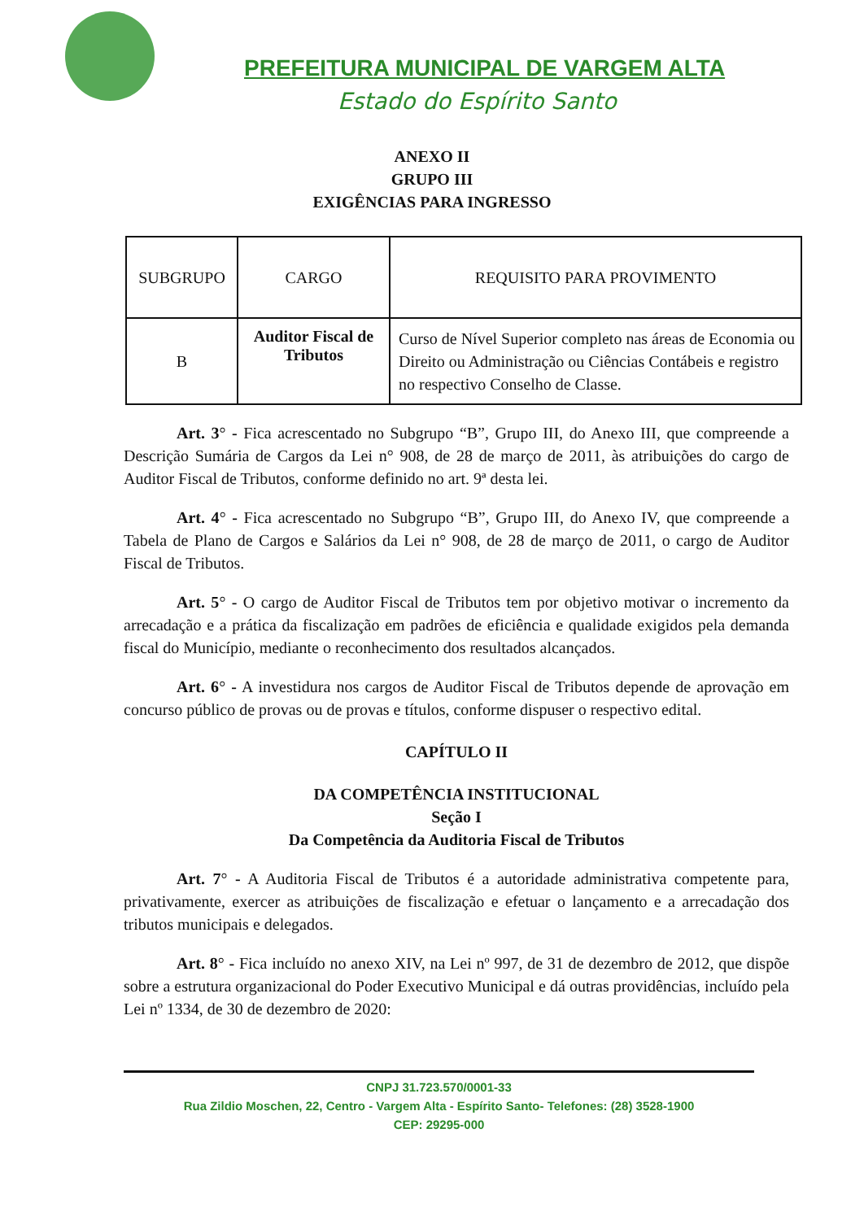PREFEITURA MUNICIPAL DE VARGEM ALTA
Estado do Espírito Santo
ANEXO II
GRUPO III
EXIGÊNCIAS PARA INGRESSO
| SUBGRUPO | CARGO | REQUISITO PARA PROVIMENTO |
| --- | --- | --- |
| B | Auditor Fiscal de Tributos | Curso de Nível Superior completo nas áreas de Economia ou Direito ou Administração ou Ciências Contábeis e registro no respectivo Conselho de Classe. |
Art. 3° - Fica acrescentado no Subgrupo “B”, Grupo III, do Anexo III, que compreende a Descrição Sumária de Cargos da Lei n° 908, de 28 de março de 2011, às atribuições do cargo de Auditor Fiscal de Tributos, conforme definido no art. 9ª desta lei.
Art. 4° - Fica acrescentado no Subgrupo “B”, Grupo III, do Anexo IV, que compreende a Tabela de Plano de Cargos e Salários da Lei n° 908, de 28 de março de 2011, o cargo de Auditor Fiscal de Tributos.
Art. 5° - O cargo de Auditor Fiscal de Tributos tem por objetivo motivar o incremento da arrecadação e a prática da fiscalização em padrões de eficiência e qualidade exigidos pela demanda fiscal do Município, mediante o reconhecimento dos resultados alcançados.
Art. 6° - A investidura nos cargos de Auditor Fiscal de Tributos depende de aprovação em concurso público de provas ou de provas e títulos, conforme dispuser o respectivo edital.
CAPÍTULO II
DA COMPETÊNCIA INSTITUCIONAL
Seção I
Da Competência da Auditoria Fiscal de Tributos
Art. 7° - A Auditoria Fiscal de Tributos é a autoridade administrativa competente para, privativamente, exercer as atribuições de fiscalização e efetuar o lançamento e a arrecadação dos tributos municipais e delegados.
Art. 8° - Fica incluído no anexo XIV, na Lei nº 997, de 31 de dezembro de 2012, que dispõe sobre a estrutura organizacional do Poder Executivo Municipal e dá outras providências, incluído pela Lei nº 1334, de 30 de dezembro de 2020:
CNPJ 31.723.570/0001-33
Rua Zildio Moschen, 22, Centro - Vargem Alta - Espírito Santo- Telefones: (28) 3528-1900
CEP: 29295-000